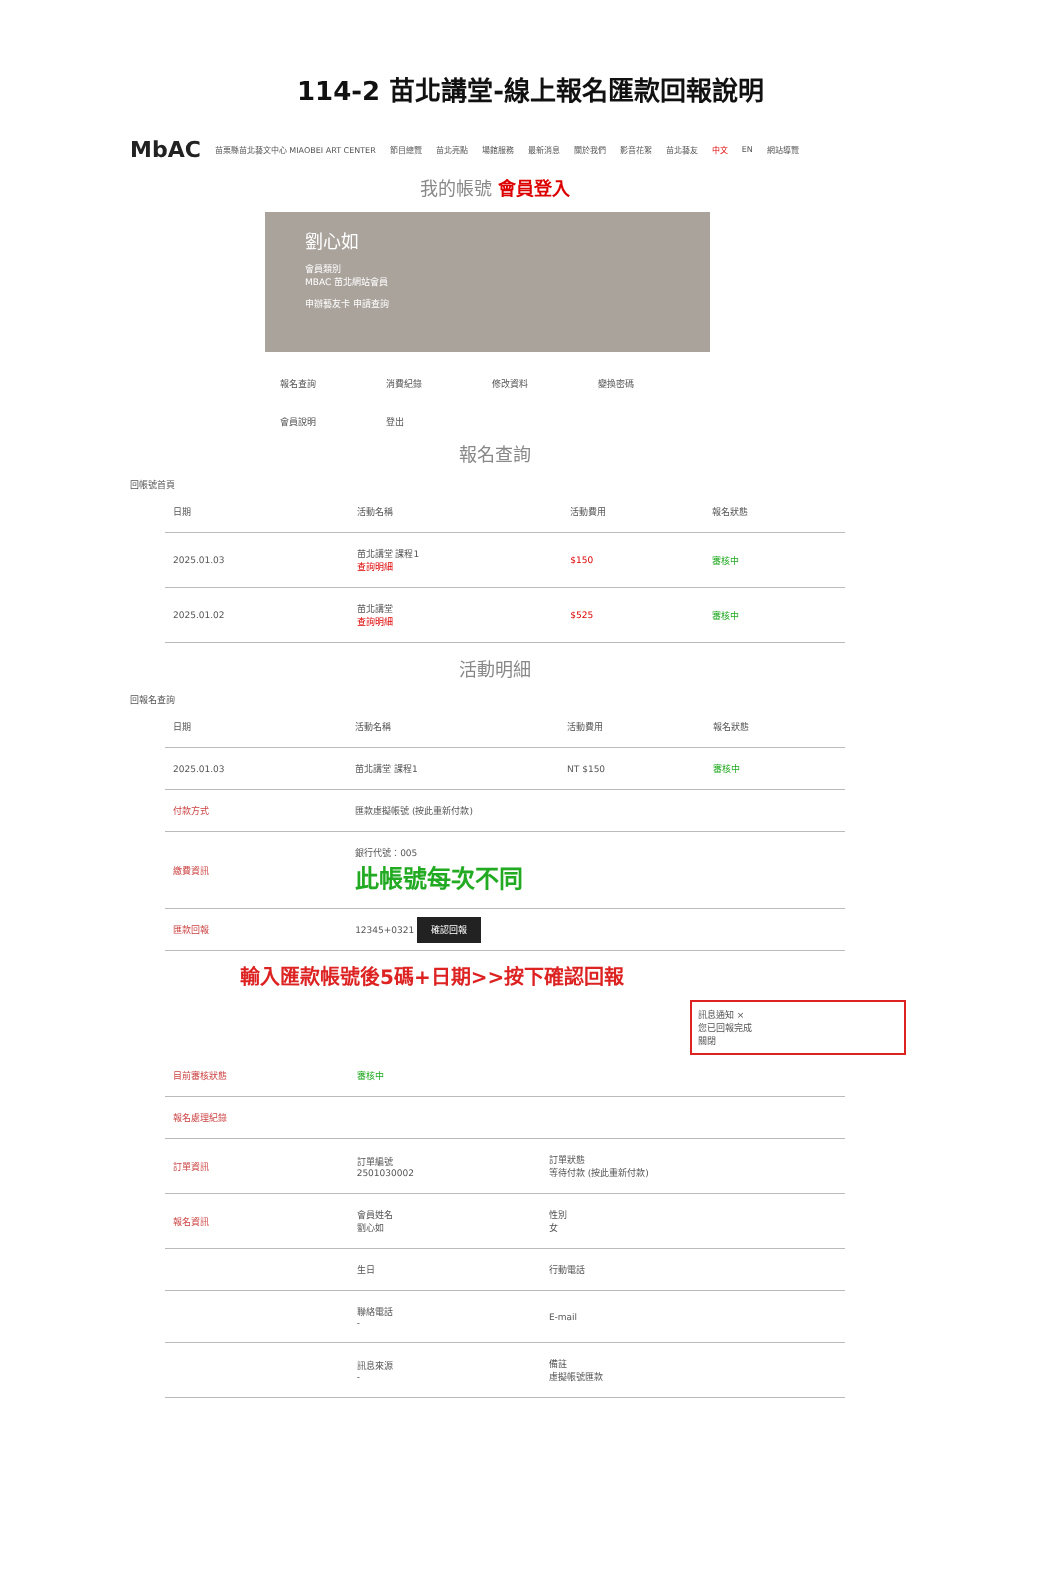114-2 苗北講堂-線上報名匯款回報說明
MbAC 苗栗縣苗北藝文中心 MIAOBEI ART CENTER 節目總覽 苗北亮點 場館服務 最新消息 關於我們 影音花絮 苗北藝友 中文 EN 網站導覽
我的帳號 會員登入
劉心如
會員類別
MBAC 苗北網站會員
申辦藝友卡 申請查詢
報名查詢 消費紀錄 修改資料 變換密碼
會員說明 登出
報名查詢
回帳號首頁
| 日期 | 活動名稱 | 活動費用 | 報名狀態 |
| --- | --- | --- | --- |
| 2025.01.03 | 苗北講堂 課程1 查詢明細 | $150 | 審核中 |
| 2025.01.02 | 苗北講堂 查詢明細 | $525 | 審核中 |
活動明細
回報名查詢
| 日期 | 活動名稱 | 活動費用 | 報名狀態 |
| --- | --- | --- | --- |
| 2025.01.03 | 苗北講堂 課程1 | NT $150 | 審核中 |
| 付款方式 | 匯款虛擬帳號 (按此重新付款) | | |
| 繳費資訊 | 銀行代號：005 此帳號每次不同 | | |
| 匯款回報 | 12345+0321 確認回報 | | |
輸入匯款帳號後5碼+日期>>按下確認回報
訊息通知 ×
您已回報完成
關閉
| 目前審核狀態 | 審核中 | |
| 報名處理紀錄 | | |
| 訂單資訊 | 訂單編號 2501030002 | 訂單狀態 等待付款 (按此重新付款) |
| 報名資訊 | 會員姓名 劉心如 | 性別 女 |
| | 生日 | 行動電話 |
| | 聯絡電話 - | E-mail |
| | 訊息來源 - | 備註 虛擬帳號匯款 |